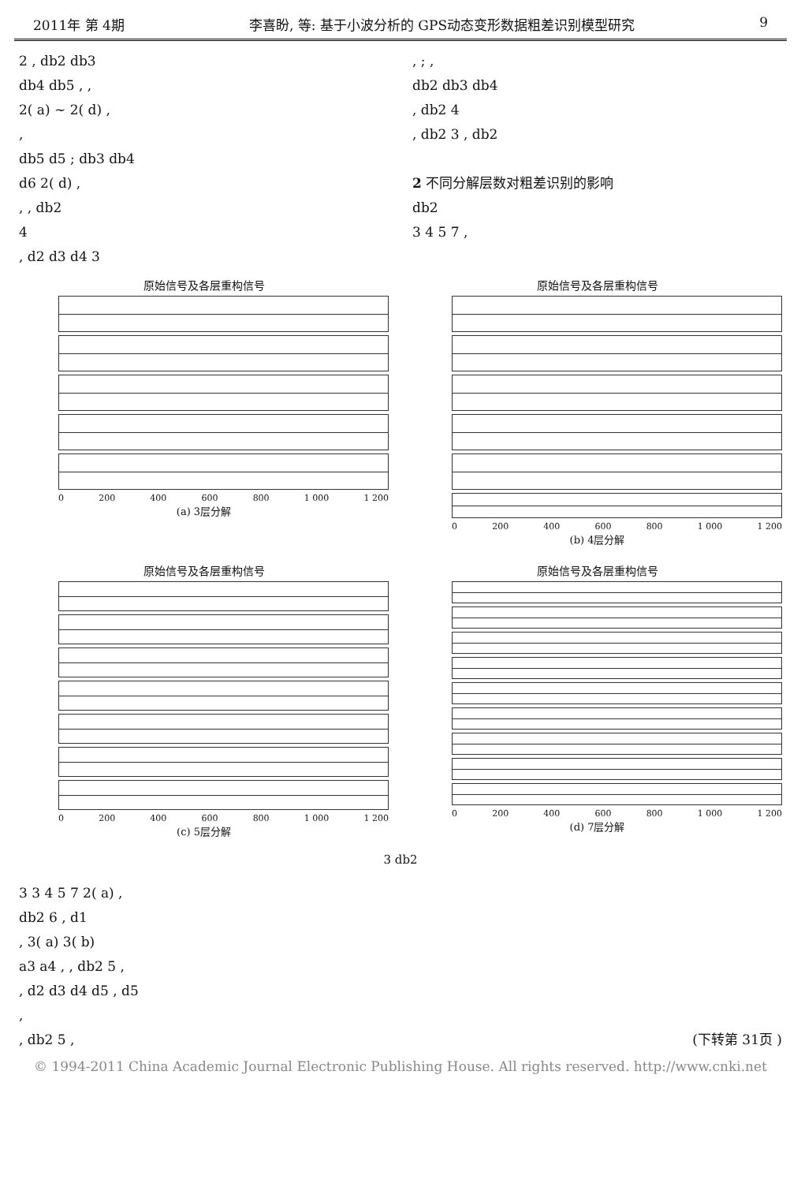2011年 第 4期 李喜盼, 等: 基于小波分析的 GPS动态变形数据粗差识别模型研究 9
2 , db2 db3
db4 db5 , ,
2( a) ~ 2( d) ,
,
db5 d5 ; db3 db4
d6 2( d) ,
, , db2
4
, d2 d3 d4 3
, ; ,
db2 db3 db4
, db2 4
, db2 3 , db2
2 不同分解层数对粗差识别的影响
db2
3 4 5 7 ,
原始信号及各层重构信号
0 200 400 600 800 1 000 1 200
(a) 3层分解
原始信号及各层重构信号
0 200 400 600 800 1 000 1 200
(b) 4层分解
原始信号及各层重构信号
0 200 400 600 800 1 000 1 200
(c) 5层分解
原始信号及各层重构信号
0 200 400 600 800 1 000 1 200
(d) 7层分解
3 db2
3 3 4 5 7 2( a) ,
db2 6 , d1
, 3( a) 3( b)
a3 a4 , , db2 5 ,
, d2 d3 d4 d5 , d5
,
, db2 5 , (下转第 31页 )
© 1994-2011 China Academic Journal Electronic Publishing House. All rights reserved. http://www.cnki.net